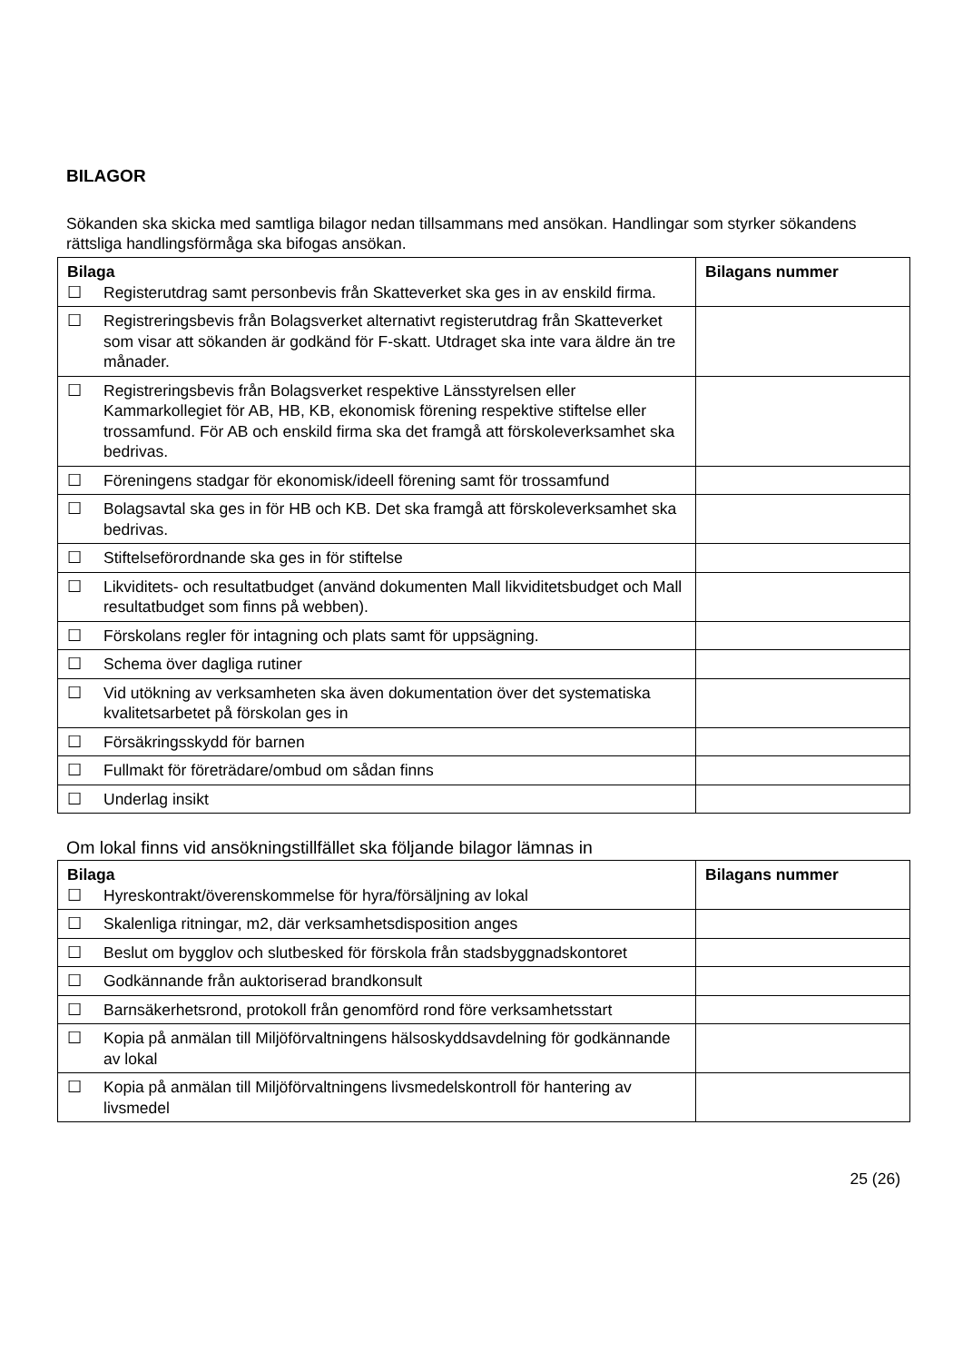BILAGOR
Sökanden ska skicka med samtliga bilagor nedan tillsammans med ansökan. Handlingar som styrker sökandens rättsliga handlingsförmåga ska bifogas ansökan.
| Bilaga ☐ Registerutdrag samt personbevis från Skatteverket ska ges in av enskild firma. | Bilagans nummer |
| ☐ Registreringsbevis från Bolagsverket alternativt registerutdrag från Skatteverket som visar att sökanden är godkänd för F-skatt. Utdraget ska inte vara äldre än tre månader. | |
| ☐ Registreringsbevis från Bolagsverket respektive Länsstyrelsen eller Kammarkollegiet för AB, HB, KB, ekonomisk förening respektive stiftelse eller trossamfund. För AB och enskild firma ska det framgå att förskoleverksamhet ska bedrivas. | |
| ☐ Föreningens stadgar för ekonomisk/ideell förening samt för trossamfund | |
| ☐ Bolagsavtal ska ges in för HB och KB. Det ska framgå att förskoleverksamhet ska bedrivas. | |
| ☐ Stiftelseförordnande ska ges in för stiftelse | |
| ☐ Likviditets- och resultatbudget (använd dokumenten Mall likviditetsbudget och Mall resultatbudget som finns på webben). | |
| ☐ Förskolans regler för intagning och plats samt för uppsägning. | |
| ☐ Schema över dagliga rutiner | |
| ☐ Vid utökning av verksamheten ska även dokumentation över det systematiska kvalitetsarbetet på förskolan ges in | |
| ☐ Försäkringsskydd för barnen | |
| ☐ Fullmakt för företrädare/ombud om sådan finns | |
| ☐ Underlag insikt | |
Om lokal finns vid ansökningstillfället ska följande bilagor lämnas in
| Bilaga ☐ Hyreskontrakt/överenskommelse för hyra/försäljning av lokal | Bilagans nummer |
| ☐ Skalenliga ritningar, m2, där verksamhetsdisposition anges | |
| ☐ Beslut om bygglov och slutbesked för förskola från stadsbyggnadskontoret | |
| ☐ Godkännande från auktoriserad brandkonsult | |
| ☐ Barnsäkerhetsrond, protokoll från genomförd rond före verksamhetsstart | |
| ☐ Kopia på anmälan till Miljöförvaltningens hälsoskyddsavdelning för godkännande av lokal | |
| ☐ Kopia på anmälan till Miljöförvaltningens livsmedelskontroll för hantering av livsmedel | |
25 (26)